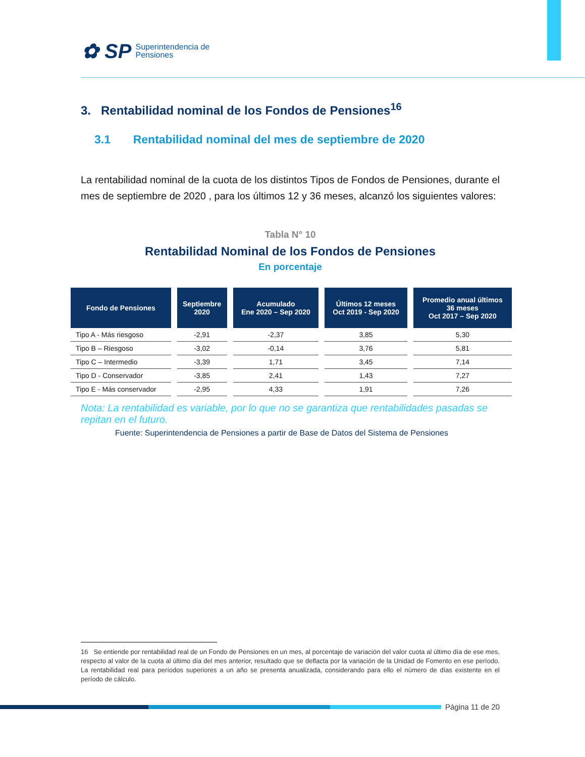✿ SP
Superintendencia de
Pensiones
3. Rentabilidad nominal de los Fondos de Pensiones<sup>16</sup>
3.1 Rentabilidad nominal del mes de septiembre de 2020
La rentabilidad nominal de la cuota de los distintos Tipos de Fondos de Pensiones, durante el mes de septiembre de 2020 , para los últimos 12 y 36 meses, alcanzó los siguientes valores:
Tabla N° 10
Rentabilidad Nominal de los Fondos de Pensiones
En porcentaje
| Fondo de Pensiones | Septiembre 2020 | Acumulado Ene 2020 – Sep 2020 | Últimos 12 meses Oct 2019 - Sep 2020 | Promedio anual últimos 36 meses Oct 2017 – Sep 2020 |
| --- | --- | --- | --- | --- |
| Tipo A - Más riesgoso | -2,91 | -2,37 | 3,85 | 5,30 |
| Tipo B – Riesgoso | -3,02 | -0,14 | 3,76 | 5,81 |
| Tipo C – Intermedio | -3,39 | 1,71 | 3,45 | 7,14 |
| Tipo D - Conservador | -3,85 | 2,41 | 1,43 | 7,27 |
| Tipo E - Más conservador | -2,95 | 4,33 | 1,91 | 7,26 |
Nota: La rentabilidad es variable, por lo que no se garantiza que rentabilidades pasadas se repitan en el futuro.
Fuente: Superintendencia de Pensiones a partir de Base de Datos del Sistema de Pensiones
16 Se entiende por rentabilidad real de un Fondo de Pensiones en un mes, al porcentaje de variación del valor cuota al último día de ese mes, respecto al valor de la cuota al último día del mes anterior, resultado que se deflacta por la variación de la Unidad de Fomento en ese período. La rentabilidad real para períodos superiores a un año se presenta anualizada, considerando para ello el número de días existente en el período de cálculo.
Página 11 de 20